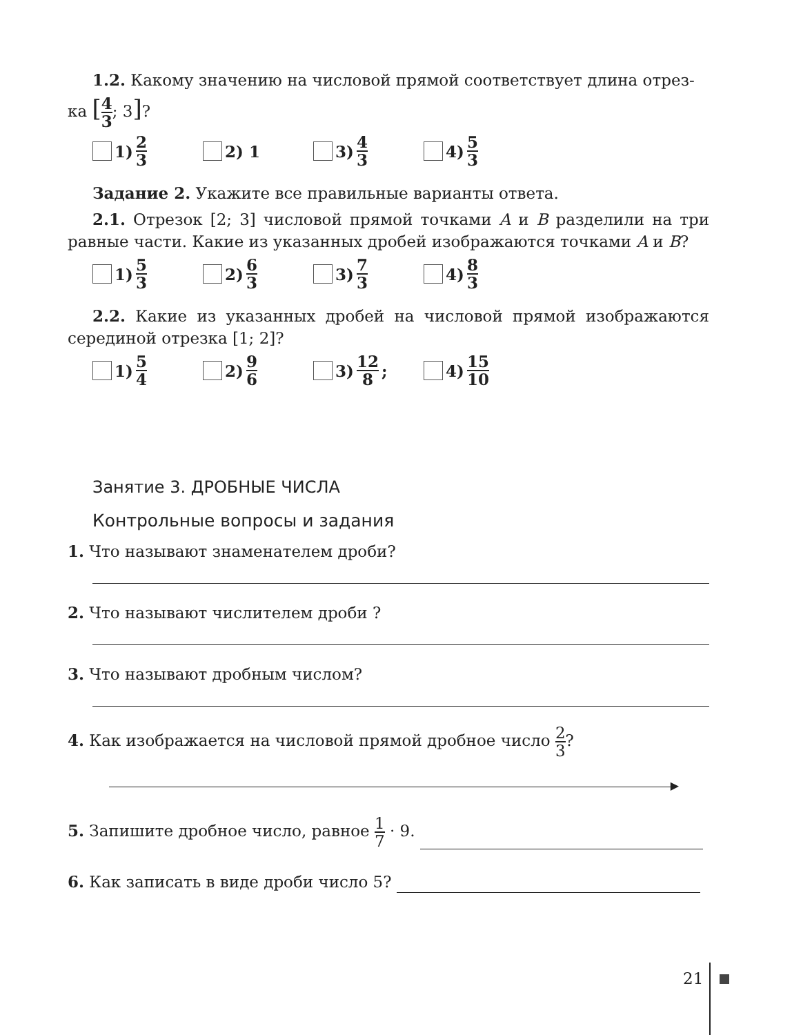1.2. Какому значению на числовой прямой соответствует длина отрез-
ка [4 3; 3]?
1) 2 3
2) 1 3) 4 3
4) 5 3
Задание 2. Укажите все правильные варианты ответа.
2.1. Отрезок [2; 3] числовой прямой точками A и B разделили на три равные части. Какие из указанных дробей изображаются точками A и B?
1) 5 3
2) 6 3
3) 7 3
4) 8 3
2.2. Какие из указанных дробей на числовой прямой изображаются серединой отрезка [1; 2]?
1) 5 4
2) 9 6
3) 12 8; 4) 15 10
Занятие 3. ДРОБНЫЕ ЧИСЛА
Контрольные вопросы и задания
1. Что называют знаменателем дроби?
2. Что называют числителем дроби ?
3. Что называют дробным числом?
4. Как изображается на числовой прямой дробное число 2 3?
▶
5. Запишите дробное число, равное 1 7 · 9.
6. Как записать в виде дроби число 5?
21